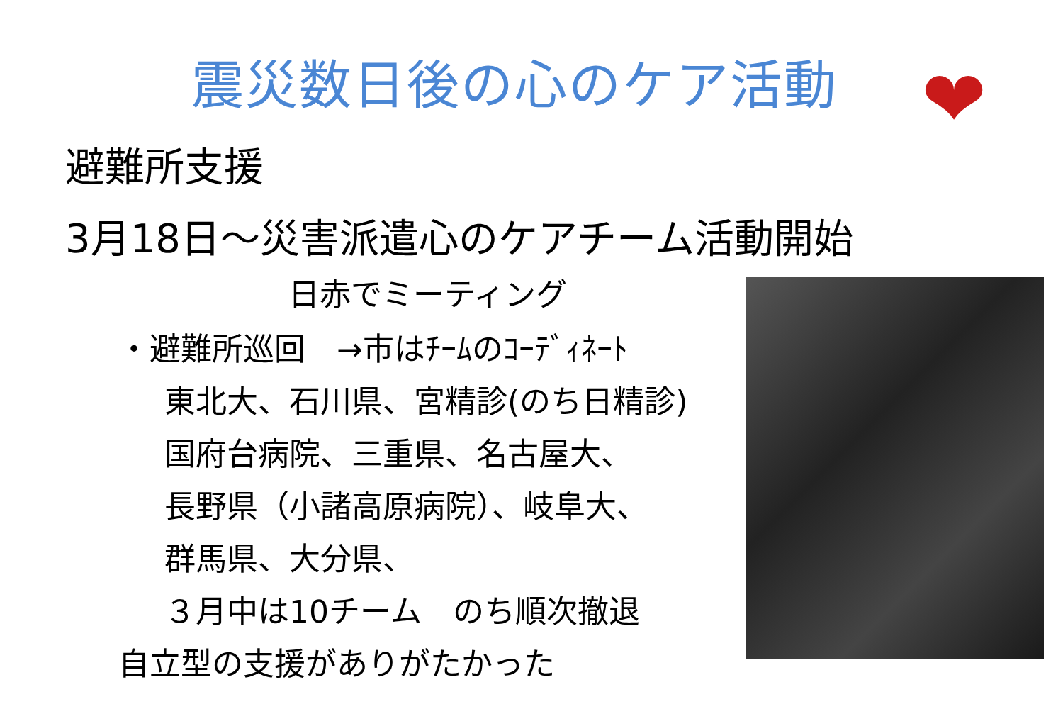震災数日後の心のケア活動 ❤
避難所支援
3月18日～災害派遣心のケアチーム活動開始
日赤でミーティング
・避難所巡回　→市はﾁｰﾑのｺｰﾃﾞｨﾈｰﾄ
東北大、石川県、宮精診(のち日精診)
国府台病院、三重県、名古屋大、
長野県（小諸高原病院）、岐阜大、
群馬県、大分県、
３月中は10チーム　のち順次撤退
自立型の支援がありがたかった